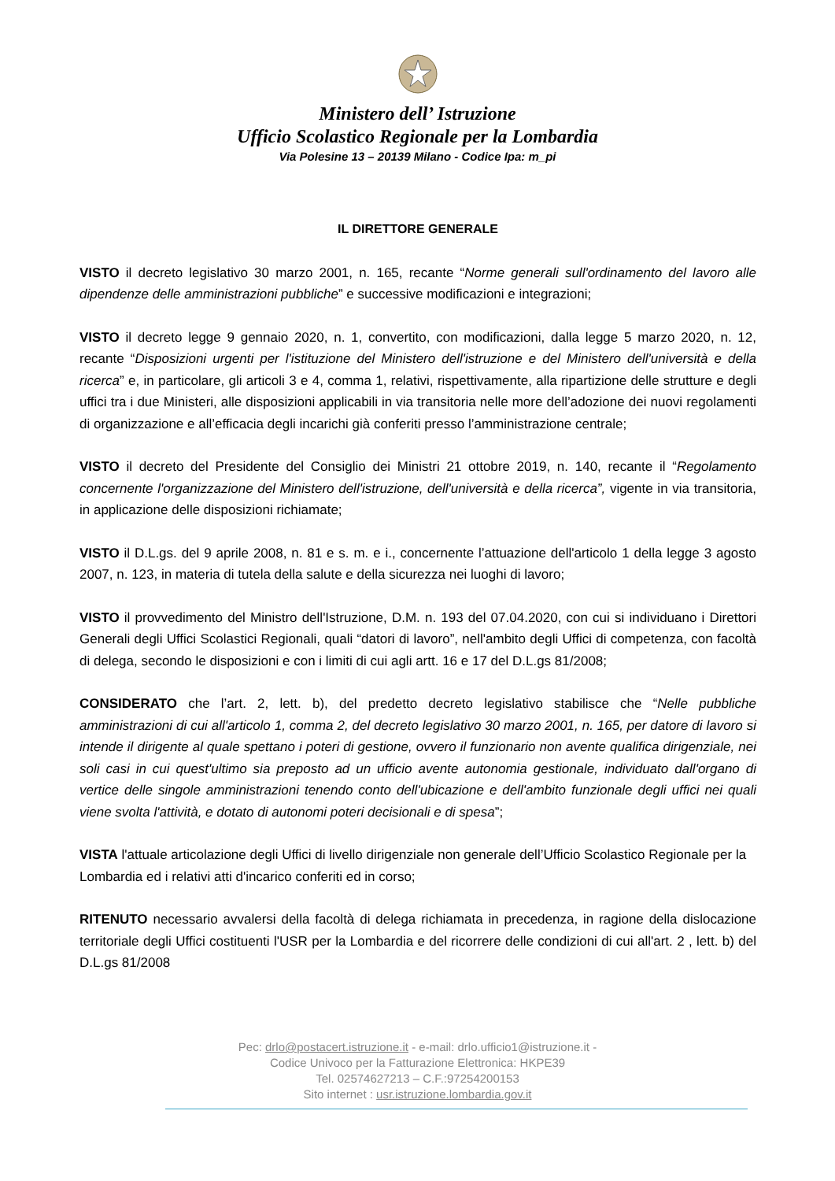Ministero dell’ Istruzione
Ufficio Scolastico Regionale per la Lombardia
Via Polesine 13 – 20139 Milano - Codice Ipa: m_pi
IL DIRETTORE GENERALE
VISTO il decreto legislativo 30 marzo 2001, n. 165, recante “Norme generali sull'ordinamento del lavoro alle dipendenze delle amministrazioni pubbliche” e successive modificazioni e integrazioni;
VISTO il decreto legge 9 gennaio 2020, n. 1, convertito, con modificazioni, dalla legge 5 marzo 2020, n. 12, recante “Disposizioni urgenti per l'istituzione del Ministero dell'istruzione e del Ministero dell'università e della ricerca” e, in particolare, gli articoli 3 e 4, comma 1, relativi, rispettivamente, alla ripartizione delle strutture e degli uffici tra i due Ministeri, alle disposizioni applicabili in via transitoria nelle more dell’adozione dei nuovi regolamenti di organizzazione e all’efficacia degli incarichi già conferiti presso l’amministrazione centrale;
VISTO il decreto del Presidente del Consiglio dei Ministri 21 ottobre 2019, n. 140, recante il “Regolamento concernente l'organizzazione del Ministero dell'istruzione, dell'università e della ricerca”, vigente in via transitoria, in applicazione delle disposizioni richiamate;
VISTO il D.L.gs. del 9 aprile 2008, n. 81 e s. m. e i., concernente l’attuazione dell'articolo 1 della legge 3 agosto 2007, n. 123, in materia di tutela della salute e della sicurezza nei luoghi di lavoro;
VISTO il provvedimento del Ministro dell'Istruzione, D.M. n. 193 del 07.04.2020, con cui si individuano i Direttori Generali degli Uffici Scolastici Regionali, quali “datori di lavoro”, nell'ambito degli Uffici di competenza, con facoltà di delega, secondo le disposizioni e con i limiti di cui agli artt. 16 e 17 del D.L.gs 81/2008;
CONSIDERATO che l’art. 2, lett. b), del predetto decreto legislativo stabilisce che “Nelle pubbliche amministrazioni di cui all'articolo 1, comma 2, del decreto legislativo 30 marzo 2001, n. 165, per datore di lavoro si intende il dirigente al quale spettano i poteri di gestione, ovvero il funzionario non avente qualifica dirigenziale, nei soli casi in cui quest'ultimo sia preposto ad un ufficio avente autonomia gestionale, individuato dall'organo di vertice delle singole amministrazioni tenendo conto dell'ubicazione e dell'ambito funzionale degli uffici nei quali viene svolta l'attività, e dotato di autonomi poteri decisionali e di spesa”;
VISTA l'attuale articolazione degli Uffici di livello dirigenziale non generale dell’Ufficio Scolastico Regionale per la Lombardia ed i relativi atti d'incarico conferiti ed in corso;
RITENUTO necessario avvalersi della facoltà di delega richiamata in precedenza, in ragione della dislocazione territoriale degli Uffici costituenti l'USR per la Lombardia e del ricorrere delle condizioni di cui all'art. 2 , lett. b) del D.L.gs 81/2008
Pec: drlo@postacert.istruzione.it - e-mail: drlo.ufficio1@istruzione.it -
Codice Univoco per la Fatturazione Elettronica: HKPE39
Tel. 02574627213 – C.F.:97254200153
Sito internet : usr.istruzione.lombardia.gov.it